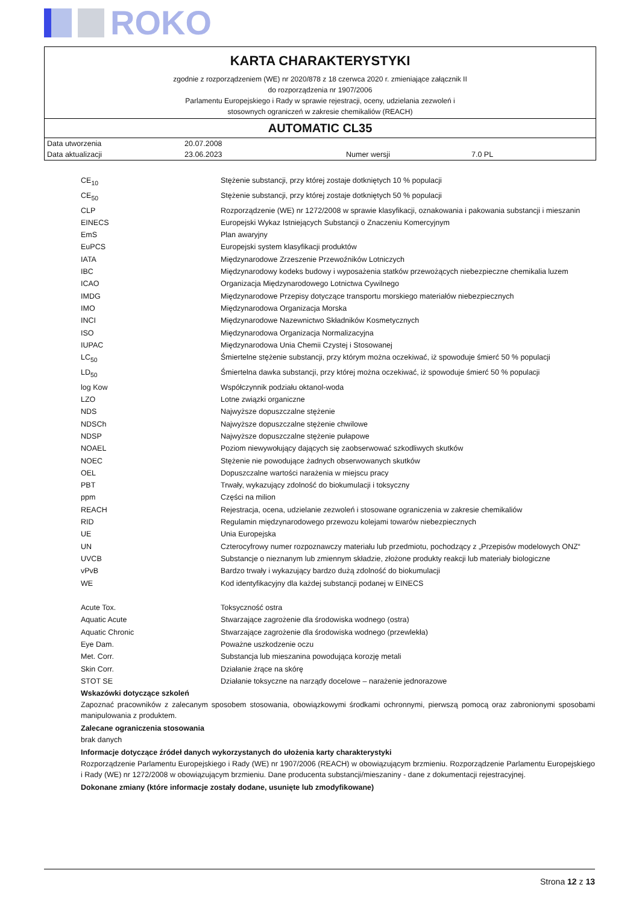ROKO
KARTA CHARAKTERYSTYKI
zgodnie z rozporządzeniem (WE) nr 2020/878 z 18 czerwca 2020 r. zmieniające załącznik II
do rozporządzenia nr 1907/2006
Parlamentu Europejskiego i Rady w sprawie rejestracji, oceny, udzielania zezwoleń i
stosownych ograniczeń w zakresie chemikaliów (REACH)
AUTOMATIC CL35
| Data utworzenia | 20.07.2008 | | |
| Data aktualizacji | 23.06.2023 | Numer wersji | 7.0 PL |
| CE<sub>10</sub> | Stężenie substancji, przy której zostaje dotkniętych 10 % populacji |
| CE<sub>50</sub> | Stężenie substancji, przy której zostaje dotkniętych 50 % populacji |
| CLP | Rozporządzenie (WE) nr 1272/2008 w sprawie klasyfikacji, oznakowania i pakowania substancji i mieszanin |
| EINECS | Europejski Wykaz Istniejących Substancji o Znaczeniu Komercyjnym |
| EmS | Plan awaryjny |
| EuPCS | Europejski system klasyfikacji produktów |
| IATA | Międzynarodowe Zrzeszenie Przewoźników Lotniczych |
| IBC | Międzynarodowy kodeks budowy i wyposażenia statków przewożących niebezpieczne chemikalia luzem |
| ICAO | Organizacja Międzynarodowego Lotnictwa Cywilnego |
| IMDG | Międzynarodowe Przepisy dotyczące transportu morskiego materiałów niebezpiecznych |
| IMO | Międzynarodowa Organizacja Morska |
| INCI | Międzynarodowe Nazewnictwo Składników Kosmetycznych |
| ISO | Międzynarodowa Organizacja Normalizacyjna |
| IUPAC | Międzynarodowa Unia Chemii Czystej i Stosowanej |
| LC<sub>50</sub> | Śmiertelne stężenie substancji, przy którym można oczekiwać, iż spowoduje śmierć 50 % populacji |
| LD<sub>50</sub> | Śmiertelna dawka substancji, przy której można oczekiwać, iż spowoduje śmierć 50 % populacji |
| log Kow | Współczynnik podziału oktanol-woda |
| LZO | Lotne związki organiczne |
| NDS | Najwyższe dopuszczalne stężenie |
| NDSCh | Najwyższe dopuszczalne stężenie chwilowe |
| NDSP | Najwyższe dopuszczalne stężenie pułapowe |
| NOAEL | Poziom niewywołujący dających się zaobserwować szkodliwych skutków |
| NOEC | Stężenie nie powodujące żadnych obserwowanych skutków |
| OEL | Dopuszczalne wartości narażenia w miejscu pracy |
| PBT | Trwały, wykazujący zdolność do biokumulacji i toksyczny |
| ppm | Części na milion |
| REACH | Rejestracja, ocena, udzielanie zezwoleń i stosowane ograniczenia w zakresie chemikaliów |
| RID | Regulamin międzynarodowego przewozu kolejami towarów niebezpiecznych |
| UE | Unia Europejska |
| UN | Czterocyfrowy numer rozpoznawczy materiału lub przedmiotu, pochodzący z „Przepisów modelowych ONZ“ |
| UVCB | Substancje o nieznanym lub zmiennym składzie, złożone produkty reakcji lub materiały biologiczne |
| vPvB | Bardzo trwały i wykazujący bardzo dużą zdolność do biokumulacji |
| WE | Kod identyfikacyjny dla każdej substancji podanej w EINECS |
| Acute Tox. | Toksyczność ostra |
| Aquatic Acute | Stwarzające zagrożenie dla środowiska wodnego (ostra) |
| Aquatic Chronic | Stwarzające zagrożenie dla środowiska wodnego (przewlekła) |
| Eye Dam. | Poważne uszkodzenie oczu |
| Met. Corr. | Substancja lub mieszanina powodująca korozję metali |
| Skin Corr. | Działanie żrące na skórę |
| STOT SE | Działanie toksyczne na narządy docelowe – narażenie jednorazowe |
Wskazówki dotyczące szkoleń
Zapoznać pracowników z zalecanym sposobem stosowania, obowiązkowymi środkami ochronnymi, pierwszą pomocą oraz zabronionymi sposobami manipulowania z produktem.
Zalecane ograniczenia stosowania
brak danych
Informacje dotyczące źródeł danych wykorzystanych do ułożenia karty charakterystyki
Rozporządzenie Parlamentu Europejskiego i Rady (WE) nr 1907/2006 (REACH) w obowiązującym brzmieniu. Rozporządzenie Parlamentu Europejskiego i Rady (WE) nr 1272/2008 w obowiązującym brzmieniu. Dane producenta substancji/mieszaniny - dane z dokumentacji rejestracyjnej.
Dokonane zmiany (które informacje zostały dodane, usunięte lub zmodyfikowane)
Strona 12 z 13